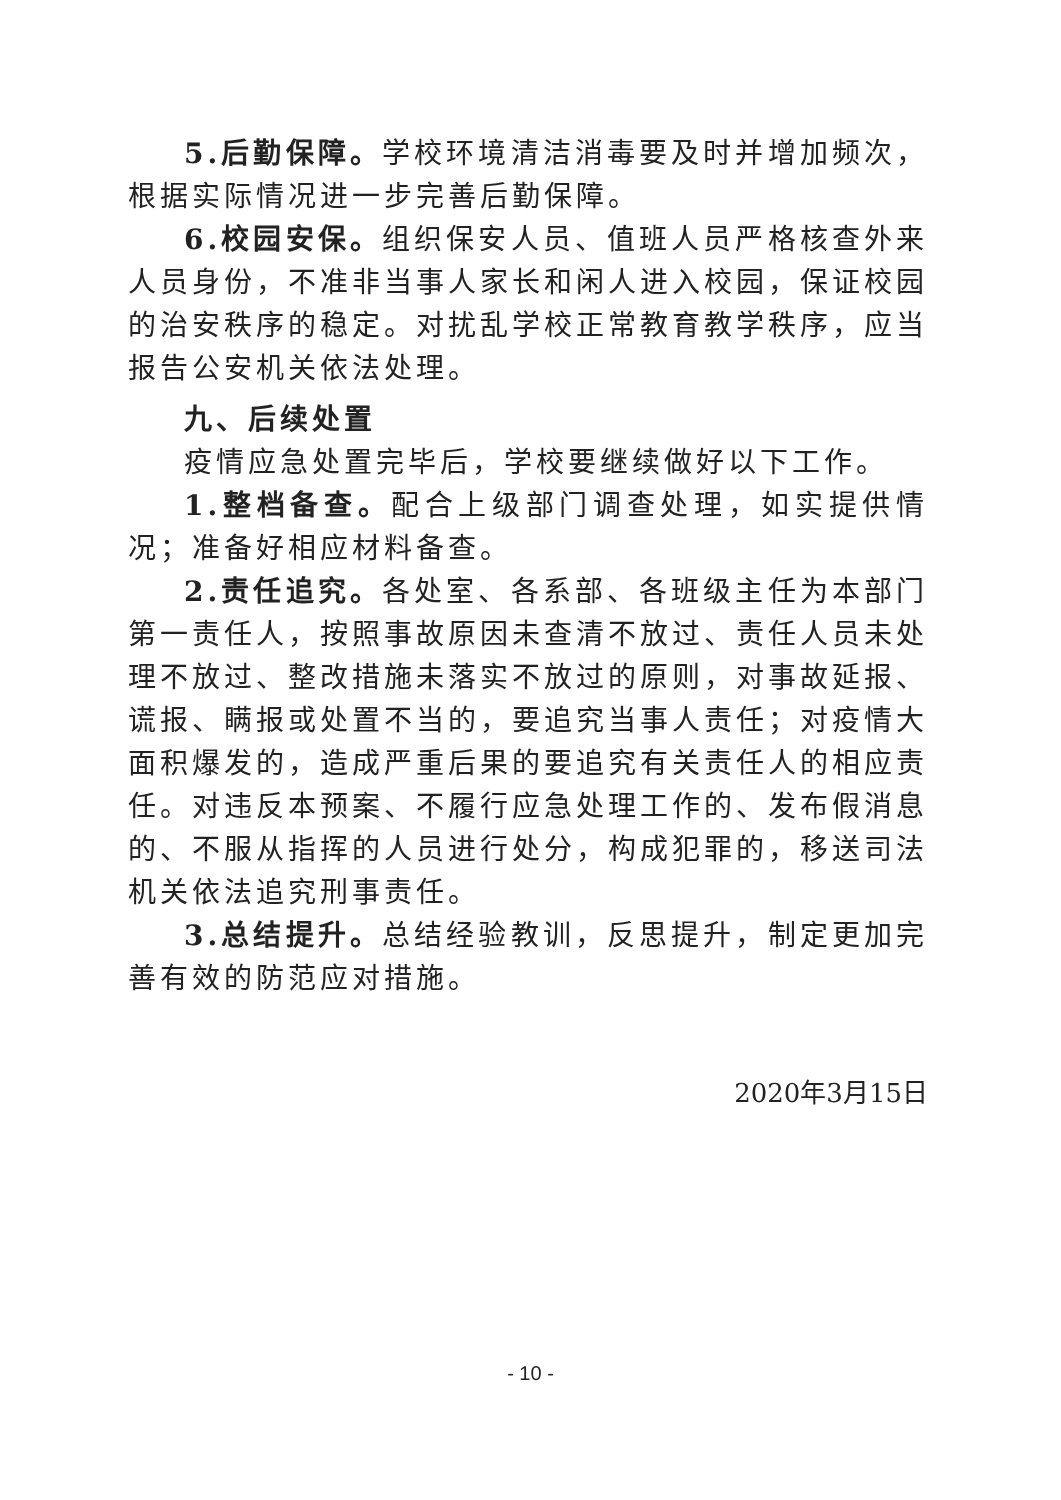5.后勤保障。学校环境清洁消毒要及时并增加频次，根据实际情况进一步完善后勤保障。
6.校园安保。组织保安人员、值班人员严格核查外来人员身份，不准非当事人家长和闲人进入校园，保证校园的治安秩序的稳定。对扰乱学校正常教育教学秩序，应当报告公安机关依法处理。
九、后续处置
疫情应急处置完毕后，学校要继续做好以下工作。
1.整档备查。配合上级部门调查处理，如实提供情况；准备好相应材料备查。
2.责任追究。各处室、各系部、各班级主任为本部门第一责任人，按照事故原因未查清不放过、责任人员未处理不放过、整改措施未落实不放过的原则，对事故延报、谎报、瞒报或处置不当的，要追究当事人责任；对疫情大面积爆发的，造成严重后果的要追究有关责任人的相应责任。对违反本预案、不履行应急处理工作的、发布假消息的、不服从指挥的人员进行处分，构成犯罪的，移送司法机关依法追究刑事责任。
3.总结提升。总结经验教训，反思提升，制定更加完善有效的防范应对措施。
2020年3月15日
- 10 -